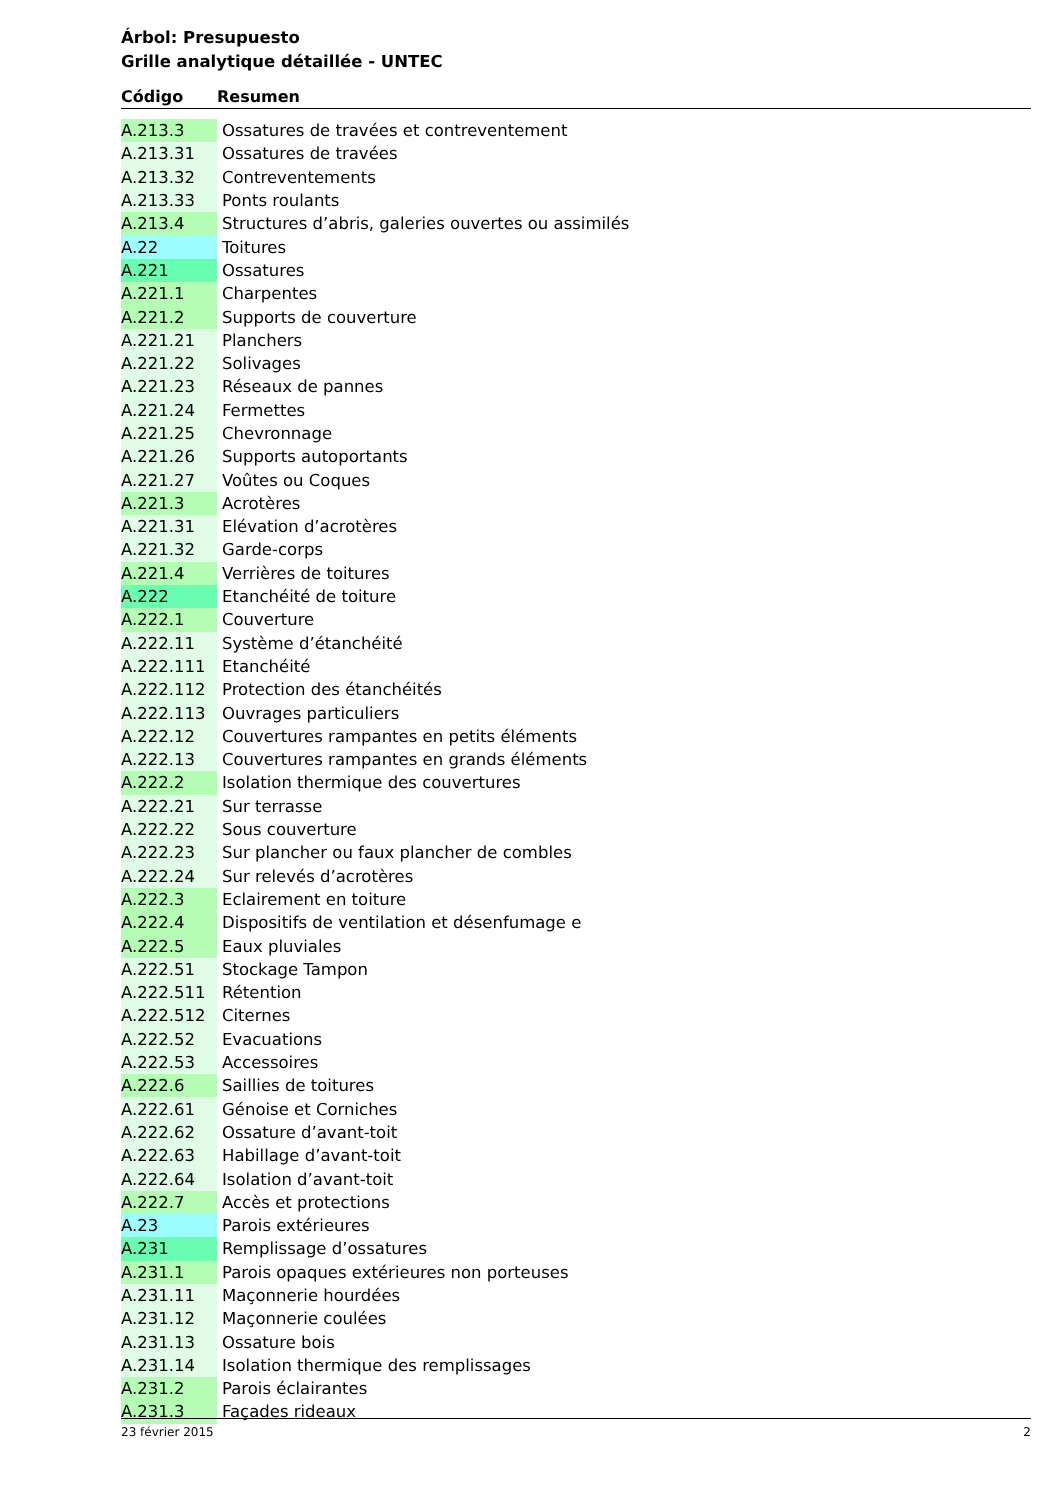Árbol: Presupuesto
Grille analytique détaillée - UNTEC
| Código | Resumen |
| --- | --- |
| A.213.3 | Ossatures de travées et contreventement |
| A.213.31 | Ossatures de travées |
| A.213.32 | Contreventements |
| A.213.33 | Ponts roulants |
| A.213.4 | Structures d’abris, galeries ouvertes ou assimilés |
| A.22 | Toitures |
| A.221 | Ossatures |
| A.221.1 | Charpentes |
| A.221.2 | Supports de couverture |
| A.221.21 | Planchers |
| A.221.22 | Solivages |
| A.221.23 | Réseaux de pannes |
| A.221.24 | Fermettes |
| A.221.25 | Chevronnage |
| A.221.26 | Supports autoportants |
| A.221.27 | Voûtes ou Coques |
| A.221.3 | Acrotères |
| A.221.31 | Elévation d’acrotères |
| A.221.32 | Garde-corps |
| A.221.4 | Verrières de toitures |
| A.222 | Etanchéité de toiture |
| A.222.1 | Couverture |
| A.222.11 | Système d’étanchéité |
| A.222.111 | Etanchéité |
| A.222.112 | Protection des étanchéités |
| A.222.113 | Ouvrages particuliers |
| A.222.12 | Couvertures rampantes en petits éléments |
| A.222.13 | Couvertures rampantes en grands éléments |
| A.222.2 | Isolation thermique des couvertures |
| A.222.21 | Sur terrasse |
| A.222.22 | Sous couverture |
| A.222.23 | Sur plancher ou faux plancher de combles |
| A.222.24 | Sur relevés d’acrotères |
| A.222.3 | Eclairement en toiture |
| A.222.4 | Dispositifs de ventilation et désenfumage e |
| A.222.5 | Eaux pluviales |
| A.222.51 | Stockage Tampon |
| A.222.511 | Rétention |
| A.222.512 | Citernes |
| A.222.52 | Evacuations |
| A.222.53 | Accessoires |
| A.222.6 | Saillies de toitures |
| A.222.61 | Génoise et Corniches |
| A.222.62 | Ossature d’avant-toit |
| A.222.63 | Habillage d’avant-toit |
| A.222.64 | Isolation d’avant-toit |
| A.222.7 | Accès et protections |
| A.23 | Parois extérieures |
| A.231 | Remplissage d’ossatures |
| A.231.1 | Parois opaques extérieures non porteuses |
| A.231.11 | Maçonnerie hourdées |
| A.231.12 | Maçonnerie coulées |
| A.231.13 | Ossature bois |
| A.231.14 | Isolation thermique des remplissages |
| A.231.2 | Parois éclairantes |
| A.231.3 | Façades rideaux |
23 février 2015 2